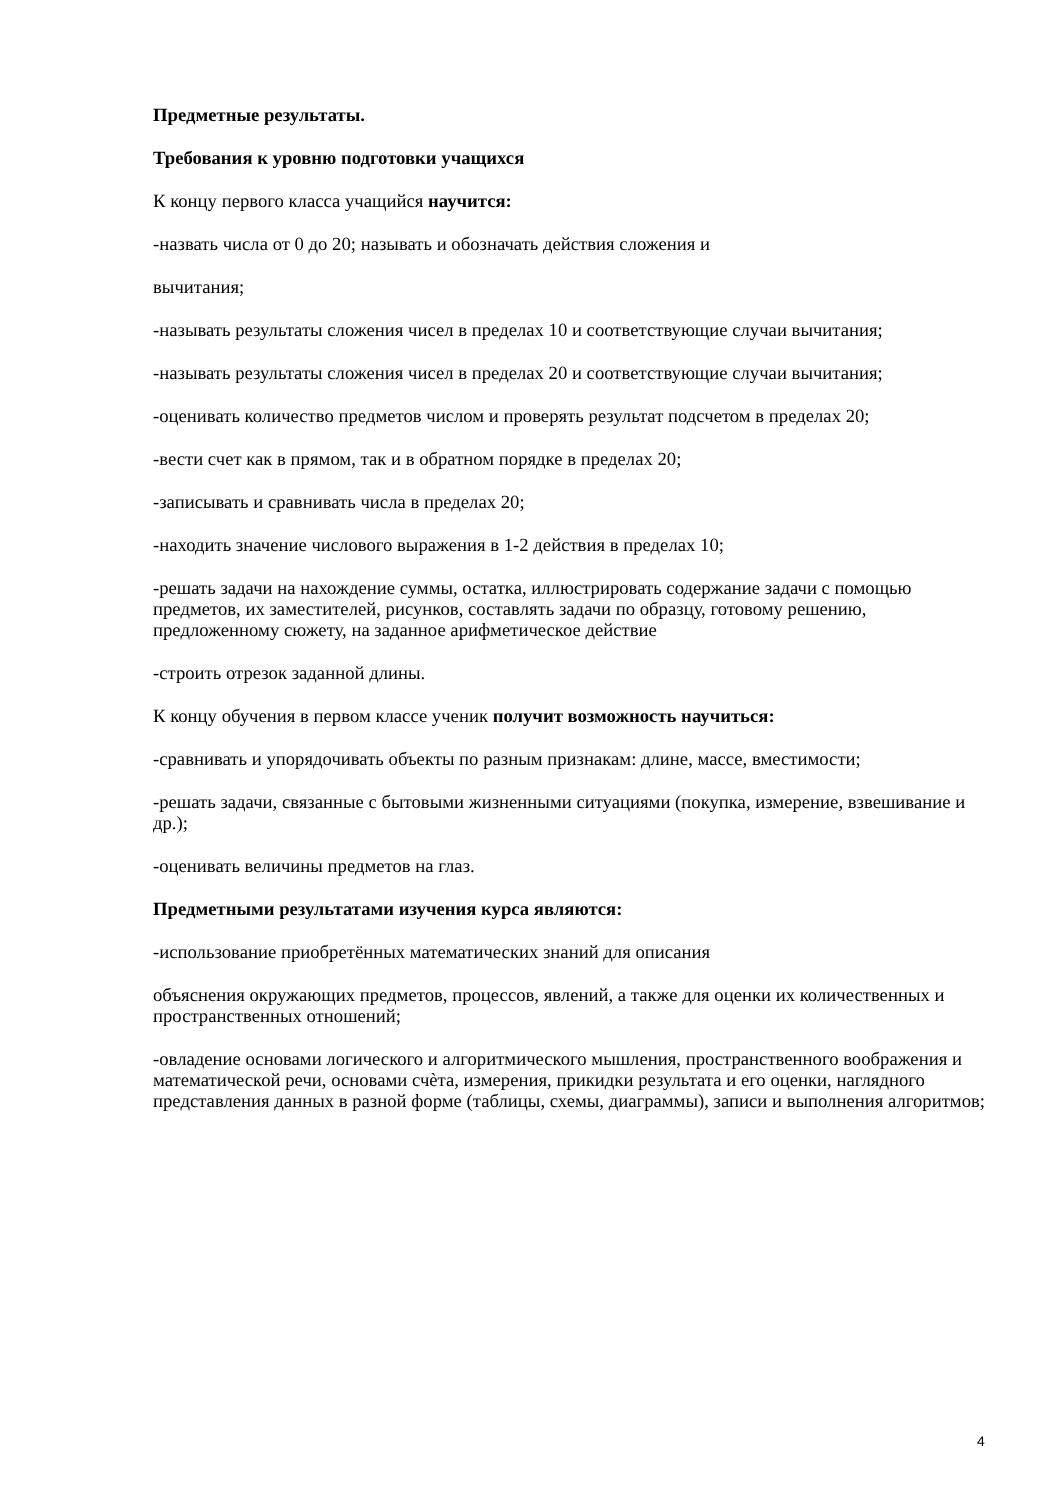Предметные результаты.
Требования к уровню подготовки учащихся
К концу первого класса учащийся научится:
-назвать числа от 0 до 20; называть и обозначать действия сложения и
вычитания;
-называть результаты сложения чисел в пределах 10 и соответствующие случаи вычитания;
-называть результаты сложения чисел в пределах 20 и соответствующие случаи вычитания;
-оценивать количество предметов числом и проверять результат подсчетом в пределах 20;
-вести счет как в прямом, так и в обратном порядке в пределах 20;
-записывать и сравнивать числа в пределах 20;
-находить значение числового выражения в 1-2 действия в пределах 10;
-решать задачи на нахождение суммы, остатка, иллюстрировать содержание задачи с помощью предметов, их заместителей, рисунков, составлять задачи по образцу, готовому решению, предложенному сюжету, на заданное арифметическое действие
-строить отрезок заданной длины.
К концу обучения в первом классе ученик получит возможность научиться:
-сравнивать и упорядочивать объекты по разным признакам: длине, массе, вместимости;
-решать задачи, связанные с бытовыми жизненными ситуациями (покупка, измерение, взвешивание и др.);
-оценивать величины предметов на глаз.
Предметными результатами изучения курса являются:
-использование приобретённых математических знаний для описания
объяснения окружающих предметов, процессов, явлений, а также для оценки их количественных и пространственных отношений;
-овладение основами логического и алгоритмического мышления, пространственного воображения и математической речи, основами счѐта, измерения, прикидки результата и его оценки, наглядного представления данных в разной форме (таблицы, схемы, диаграммы), записи и выполнения алгоритмов;
4